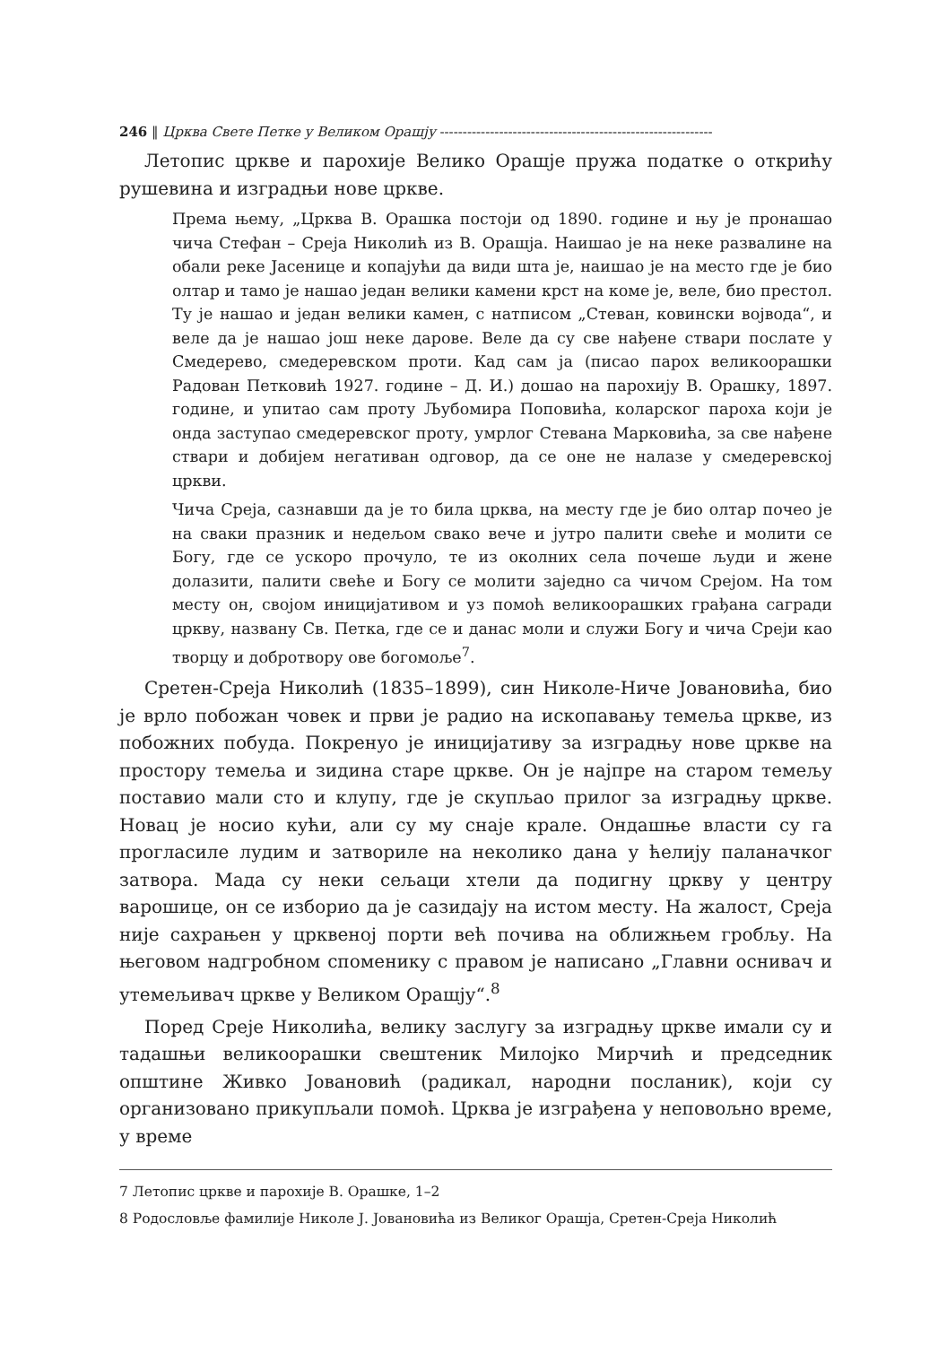246 ‖ Црква Свете Петке у Великом Орашју ------------------------------------------------------------
Летопис цркве и парохије Велико Орашје пружа податке о открићу рушевина и изградњи нове цркве.
Према њему, „Црква В. Орашка постоји од 1890. године и њу је пронашао чича Стефан – Среја Николић из В. Орашја. Наишао је на неке развалине на обали реке Јасенице и копајући да види шта је, наишао је на место где је био олтар и тамо је нашао један велики камени крст на коме је, веле, био престол. Ту је нашао и један велики камен, с натписом „Стеван, ковински војвода“, и веле да је нашао још неке дарове. Веле да су све нађене ствари послате у Смедерево, смедеревском проти. Кад сам ја (писао парох великоорашки Радован Петковић 1927. године – Д. И.) дошао на парохију В. Орашку, 1897. године, и упитао сам проту Љубомира Поповића, коларског пароха који је онда заступао смедеревског проту, умрлог Стевана Марковића, за све нађене ствари и добијем негативан одговор, да се оне не налазе у смедеревској цркви.
Чича Среја, сазнавши да је то била црква, на месту где је био олтар почео је на сваки празник и недељом свако вече и јутро палити свеће и молити се Богу, где се ускоро прочуло, те из околних села почеше људи и жене долазити, палити свеће и Богу се молити заједно са чичом Срејом. На том месту он, својом иницијативом и уз помоћ великоорашких грађана сагради цркву, названу Св. Петка, где се и данас моли и служи Богу и чича Среји као творцу и добротвору ове богомоље<sup>7</sup>.
Сретен-Среја Николић (1835–1899), син Николе-Ниче Јовановића, био је врло побожан човек и први је радио на ископавању темеља цркве, из побожних побуда. Покренуо је иницијативу за изградњу нове цркве на простору темеља и зидина старе цркве. Он је најпре на старом темељу поставио мали сто и клупу, где је скупљао прилог за изградњу цркве. Новац је носио кући, али су му снаје крале. Ондашње власти су га прогласиле лудим и затвориле на неколико дана у ћелију паланачког затвора. Мада су неки сељаци хтели да подигну цркву у центру варошице, он се изборио да је сазидају на истом месту. На жалост, Среја није сахрањен у црквеној порти већ почива на оближњем гробљу. На његовом надгробном споменику с правом је написано „Главни оснивач и утемељивач цркве у Великом Орашју“.<sup>8</sup>
Поред Среје Николића, велику заслугу за изградњу цркве имали су и тадашњи великоорашки свештеник Милојко Мирчић и председник општине Живко Јовановић (радикал, народни посланик), који су организовано прикупљали помоћ. Црква је изграђена у неповољно време, у време
7 Летопис цркве и парохије В. Орашке, 1–2
8 Родословље фамилије Николе Ј. Јовановића из Великог Орашја, Сретен-Среја Николић